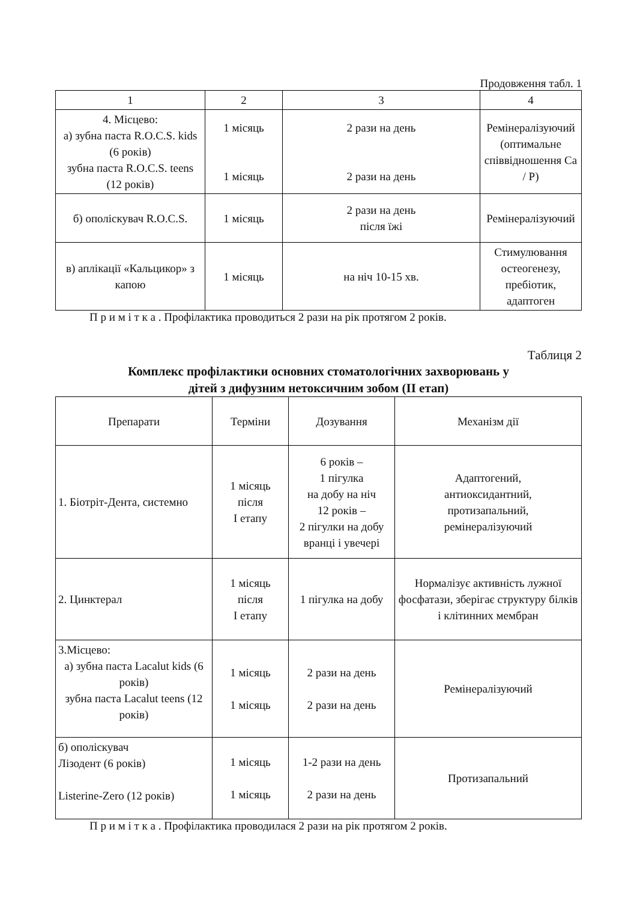Продовження табл. 1
| 1 | 2 | 3 | 4 |
| --- | --- | --- | --- |
| 4. Місцево: а) зубна паста R.O.C.S. kids (6 років) зубна паста R.O.C.S. teens (12 років) | 1 місяць 1 місяць | 2 рази на день 2 рази на день | Ремінералізуючий (оптимальне співвідношення Са / Р) |
| б) ополіскувач R.O.C.S. | 1 місяць | 2 рази на день після їжі | Ремінералізуючий |
| в) аплікації «Кальцикор» з капою | 1 місяць | на ніч 10-15 хв. | Стимулювання остеогенезу, пребіотик, адаптоген |
П р и м і т к а . Профілактика проводиться 2 рази на рік протягом 2 років.
Таблиця 2
Комплекс профілактики основних стоматологічних захворювань у
дітей з дифузним нетоксичним зобом (II етап)
| Препарати | Терміни | Дозування | Механізм дії |
| 1. Біотріт-Дента, системно | 1 місяць після I етапу | 6 років – 1 пігулка на добу на ніч 12 років – 2 пігулки на добу вранці і увечері | Адаптогений, антиоксидантний, протизапальний, ремінералізуючий |
| 2. Цинктерал | 1 місяць після I етапу | 1 пігулка на добу | Нормалізує активність лужної фосфатази, зберігає структуру білків і клітинних мембран |
| 3.Місцево: а) зубна паста Lacalut kids (6 років) зубна паста Lacalut teens (12 років) | 1 місяць 1 місяць | 2 рази на день 2 рази на день | Ремінералізуючий |
| б) ополіскувач Лізодент (6 років) Listerine-Zero (12 років) | 1 місяць 1 місяць | 1-2 рази на день 2 рази на день | Протизапальний |
П р и м і т к а . Профілактика проводилася 2 рази на рік протягом 2 років.